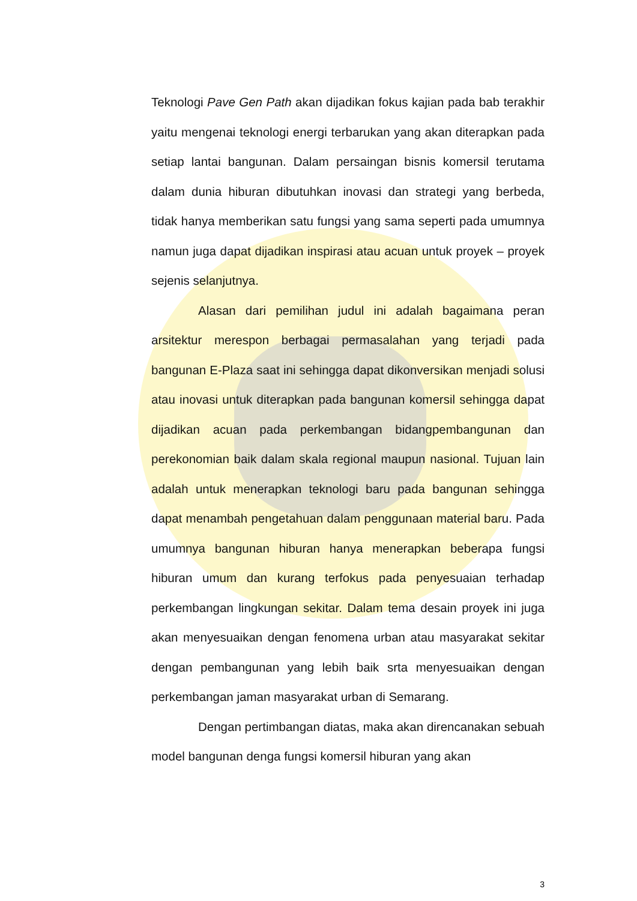Teknologi Pave Gen Path akan dijadikan fokus kajian pada bab terakhir yaitu mengenai teknologi energi terbarukan yang akan diterapkan pada setiap lantai bangunan. Dalam persaingan bisnis komersil terutama dalam dunia hiburan dibutuhkan inovasi dan strategi yang berbeda, tidak hanya memberikan satu fungsi yang sama seperti pada umumnya namun juga dapat dijadikan inspirasi atau acuan untuk proyek – proyek sejenis selanjutnya.
Alasan dari pemilihan judul ini adalah bagaimana peran arsitektur merespon berbagai permasalahan yang terjadi pada bangunan E-Plaza saat ini sehingga dapat dikonversikan menjadi solusi atau inovasi untuk diterapkan pada bangunan komersil sehingga dapat dijadikan acuan pada perkembangan bidangpembangunan dan perekonomian baik dalam skala regional maupun nasional. Tujuan lain adalah untuk menerapkan teknologi baru pada bangunan sehingga dapat menambah pengetahuan dalam penggunaan material baru. Pada umumnya bangunan hiburan hanya menerapkan beberapa fungsi hiburan umum dan kurang terfokus pada penyesuaian terhadap perkembangan lingkungan sekitar. Dalam tema desain proyek ini juga akan menyesuaikan dengan fenomena urban atau masyarakat sekitar dengan pembangunan yang lebih baik srta menyesuaikan dengan perkembangan jaman masyarakat urban di Semarang.
Dengan pertimbangan diatas, maka akan direncanakan sebuah model bangunan denga fungsi komersil hiburan yang akan
3